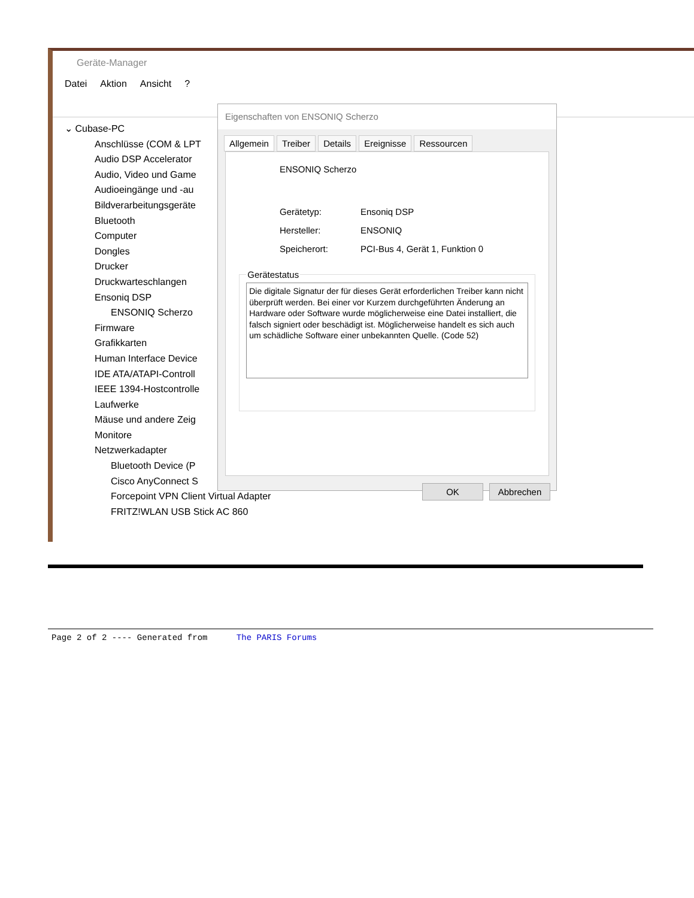Geräte-Manager
Datei Aktion Ansicht?
⌄ Cubase-PC
Anschlüsse (COM & LPT
Audio DSP Accelerator
Audio, Video und Game
Audioeingänge und -au
Bildverarbeitungsgeräte
Bluetooth
Computer
Dongles
Drucker
Druckwarteschlangen
Ensoniq DSP
ENSONIQ Scherzo
Firmware
Grafikkarten
Human Interface Device
IDE ATA/ATAPI-Controll
IEEE 1394-Hostcontrolle
Laufwerke
Mäuse und andere Zeig
Monitore
Netzwerkadapter
Bluetooth Device (P
Cisco AnyConnect S
Forcepoint VPN Client Virtual Adapter
FRITZ!WLAN USB Stick AC 860
Eigenschaften von ENSONIQ Scherzo
Allgemein Treiber Details Ereignisse Ressourcen
ENSONIQ Scherzo
Gerätetyp: Ensoniq DSP
Hersteller: ENSONIQ
Speicherort: PCI-Bus 4, Gerät 1, Funktion 0
Gerätestatus
Die digitale Signatur der für dieses Gerät erforderlichen Treiber kann nicht überprüft werden. Bei einer vor Kurzem durchgeführten Änderung an Hardware oder Software wurde möglicherweise eine Datei installiert, die falsch signiert oder beschädigt ist. Möglicherweise handelt es sich auch um schädliche Software einer unbekannten Quelle. (Code 52)
OK Abbrechen
Page 2 of 2 ---- Generated from The PARIS Forums